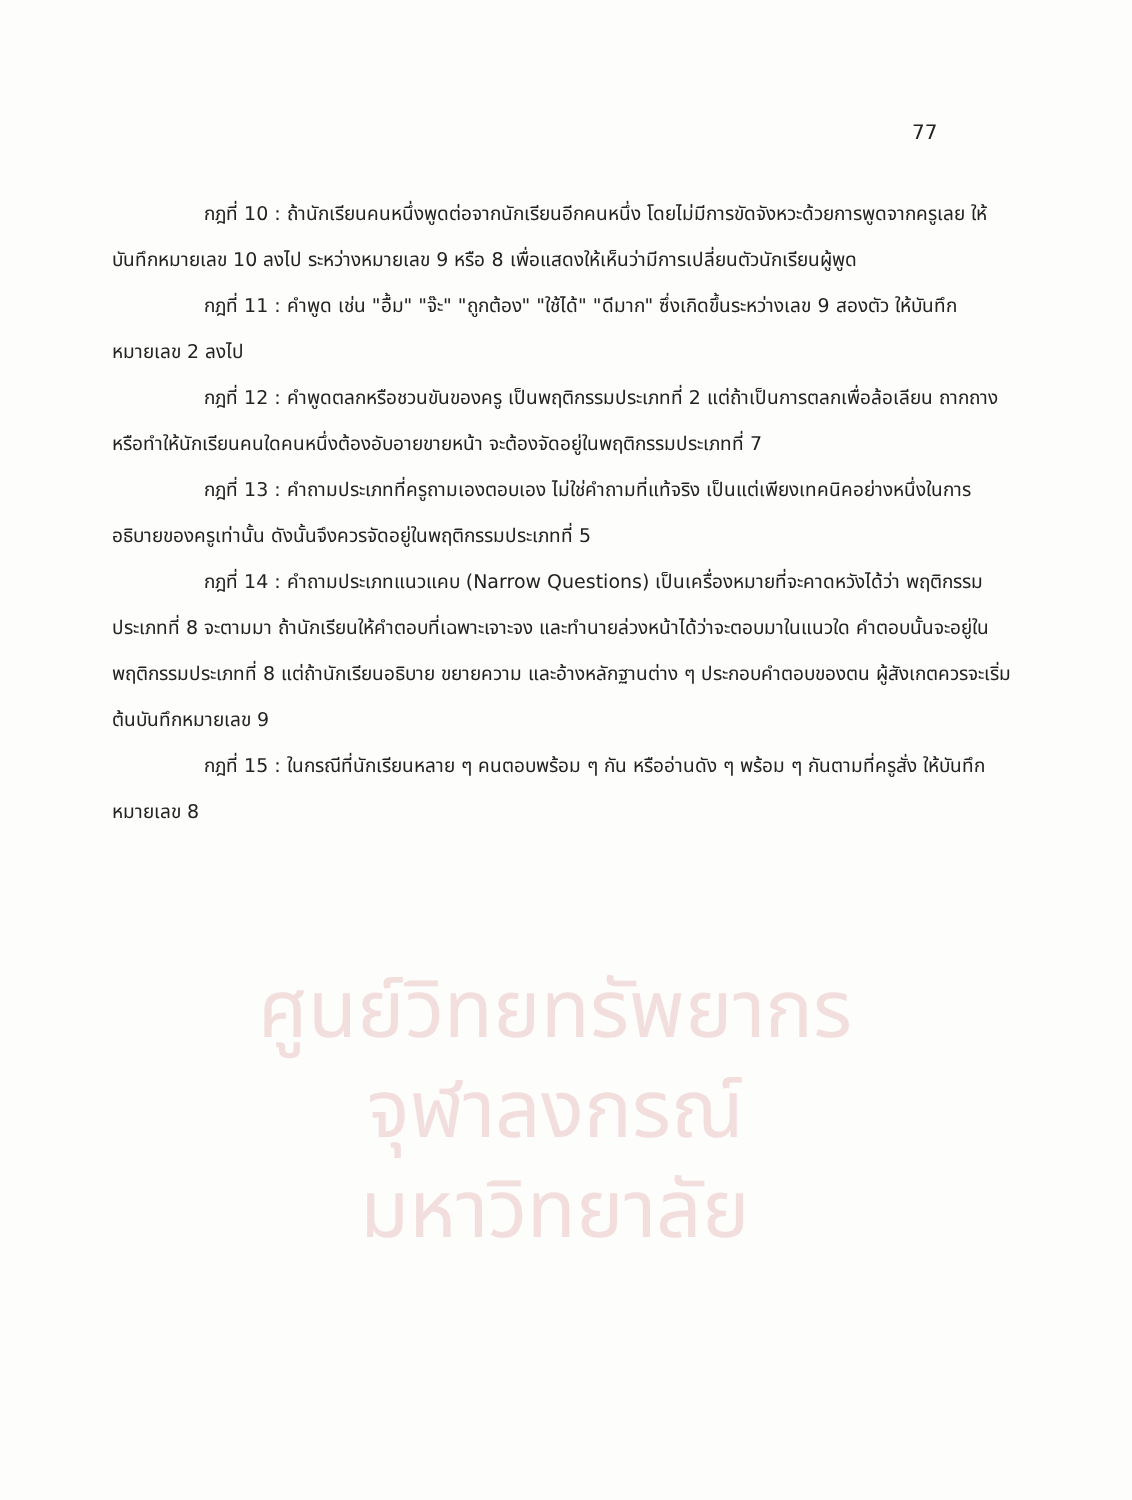ศูนย์วิทยทรัพยากร
จุฬาลงกรณ์มหาวิทยาลัย
77
กฎที่ 10 : ถ้านักเรียนคนหนึ่งพูดต่อจากนักเรียนอีกคนหนึ่ง โดยไม่มีการขัดจังหวะด้วยการพูดจากครูเลย ให้บันทึกหมายเลข 10 ลงไป ระหว่างหมายเลข 9 หรือ 8 เพื่อแสดงให้เห็นว่ามีการเปลี่ยนตัวนักเรียนผู้พูด
กฎที่ 11 : คำพูด เช่น "อื้ม" "จ๊ะ" "ถูกต้อง" "ใช้ได้" "ดีมาก" ซึ่งเกิดขึ้นระหว่างเลข 9 สองตัว ให้บันทึกหมายเลข 2 ลงไป
กฎที่ 12 : คำพูดตลกหรือชวนขันของครู เป็นพฤติกรรมประเภทที่ 2 แต่ถ้าเป็นการตลกเพื่อล้อเลียน ถากถาง หรือทำให้นักเรียนคนใดคนหนึ่งต้องอับอายขายหน้า จะต้องจัดอยู่ในพฤติกรรมประเภทที่ 7
กฎที่ 13 : คำถามประเภทที่ครูถามเองตอบเอง ไม่ใช่คำถามที่แท้จริง เป็นแต่เพียงเทคนิคอย่างหนึ่งในการอธิบายของครูเท่านั้น ดังนั้นจึงควรจัดอยู่ในพฤติกรรมประเภทที่ 5
กฎที่ 14 : คำถามประเภทแนวแคบ (Narrow Questions) เป็นเครื่องหมายที่จะคาดหวังได้ว่า พฤติกรรมประเภทที่ 8 จะตามมา ถ้านักเรียนให้คำตอบที่เฉพาะเจาะจง และทำนายล่วงหน้าได้ว่าจะตอบมาในแนวใด คำตอบนั้นจะอยู่ในพฤติกรรมประเภทที่ 8 แต่ถ้านักเรียนอธิบาย ขยายความ และอ้างหลักฐานต่าง ๆ ประกอบคำตอบของตน ผู้สังเกตควรจะเริ่มต้นบันทึกหมายเลข 9
กฎที่ 15 : ในกรณีที่นักเรียนหลาย ๆ คนตอบพร้อม ๆ กัน หรืออ่านดัง ๆ พร้อม ๆ กันตามที่ครูสั่ง ให้บันทึกหมายเลข 8